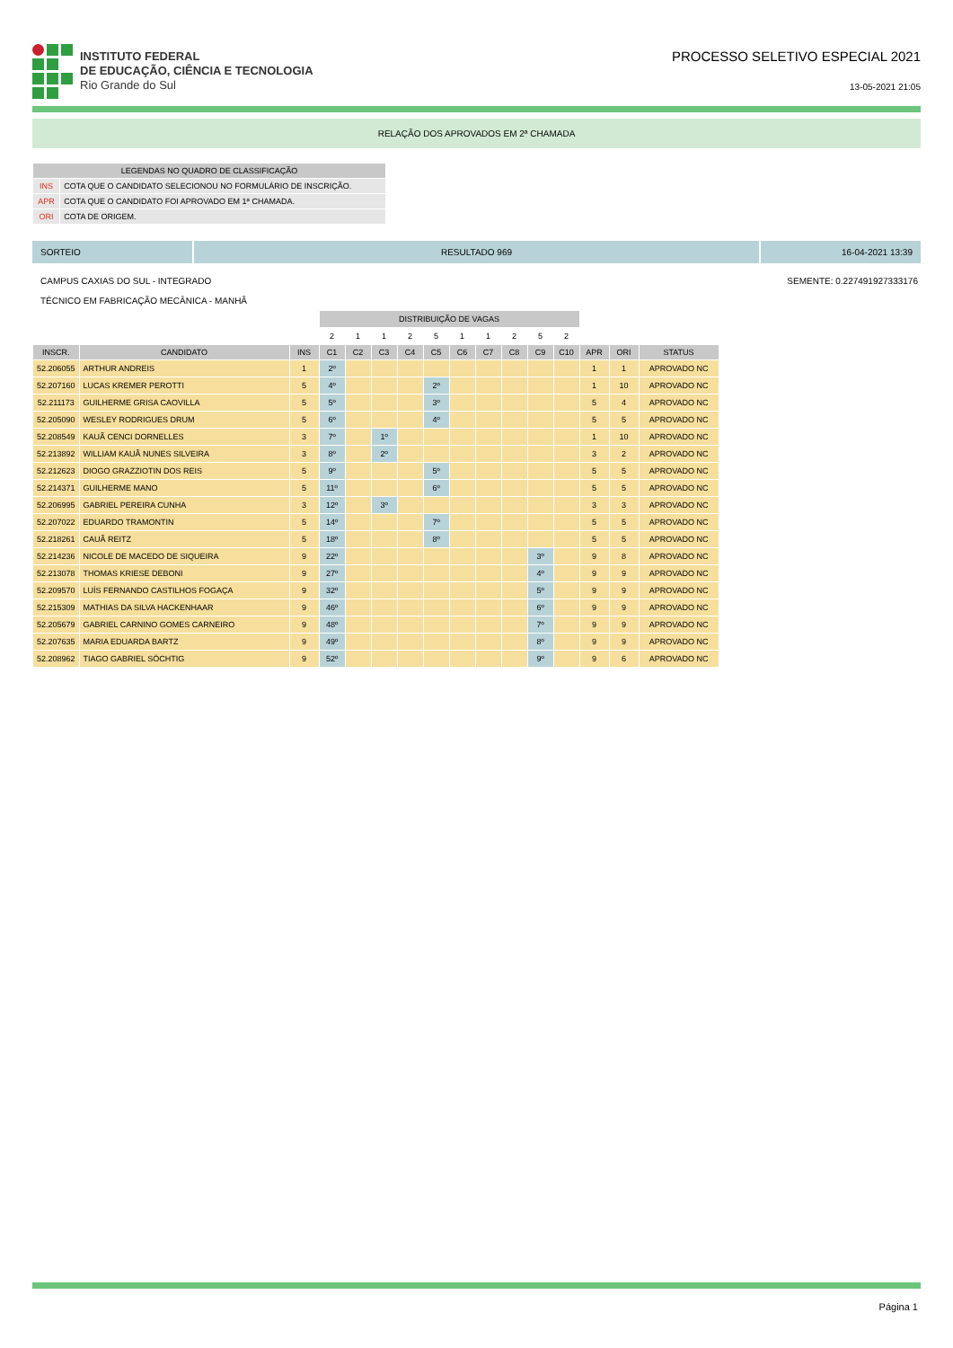INSTITUTO FEDERAL
DE EDUCAÇÃO, CIÊNCIA E TECNOLOGIA
Rio Grande do Sul
PROCESSO SELETIVO ESPECIAL 2021
13-05-2021 21:05
RELAÇÃO DOS APROVADOS EM 2ª CHAMADA
| LEGENDAS NO QUADRO DE CLASSIFICAÇÃO | |
| --- | --- |
| INS | COTA QUE O CANDIDATO SELECIONOU NO FORMULÁRIO DE INSCRIÇÃO. |
| APR | COTA QUE O CANDIDATO FOI APROVADO EM 1ª CHAMADA. |
| ORI | COTA DE ORIGEM. |
SORTEIO RESULTADO 969 16-04-2021 13:39
CAMPUS CAXIAS DO SUL - INTEGRADO SEMENTE: 0.227491927333176
TÉCNICO EM FABRICAÇÃO MECÂNICA - MANHÃ
| | | | DISTRIBUIÇÃO DE VAGAS | | | | | | | | | | | | |
| | | | 2 | 1 | 1 | 2 | 5 | 1 | 1 | 2 | 5 | 2 | | | |
| INSCR. | CANDIDATO | INS | C1 | C2 | C3 | C4 | C5 | C6 | C7 | C8 | C9 | C10 | APR | ORI | STATUS |
| 52.206055 | ARTHUR ANDREIS | 1 | 2º | | | | | | | | | | 1 | 1 | APROVADO NC |
| 52.207160 | LUCAS KREMER PEROTTI | 5 | 4º | | | | 2º | | | | | | 1 | 10 | APROVADO NC |
| 52.211173 | GUILHERME GRISA CAOVILLA | 5 | 5º | | | | 3º | | | | | | 5 | 4 | APROVADO NC |
| 52.205090 | WESLEY RODRIGUES DRUM | 5 | 6º | | | | 4º | | | | | | 5 | 5 | APROVADO NC |
| 52.208549 | KAUÃ CENCI DORNELLES | 3 | 7º | | 1º | | | | | | | | 1 | 10 | APROVADO NC |
| 52.213892 | WILLIAM KAUÃ NUNES SILVEIRA | 3 | 8º | | 2º | | | | | | | | 3 | 2 | APROVADO NC |
| 52.212623 | DIOGO GRAZZIOTIN DOS REIS | 5 | 9º | | | | 5º | | | | | | 5 | 5 | APROVADO NC |
| 52.214371 | GUILHERME MANO | 5 | 11º | | | | 6º | | | | | | 5 | 5 | APROVADO NC |
| 52.206995 | GABRIEL PEREIRA CUNHA | 3 | 12º | | 3º | | | | | | | | 3 | 3 | APROVADO NC |
| 52.207022 | EDUARDO TRAMONTIN | 5 | 14º | | | | 7º | | | | | | 5 | 5 | APROVADO NC |
| 52.218261 | CAUÃ REITZ | 5 | 18º | | | | 8º | | | | | | 5 | 5 | APROVADO NC |
| 52.214236 | NICOLE DE MACEDO DE SIQUEIRA | 9 | 22º | | | | | | | | 3º | | 9 | 8 | APROVADO NC |
| 52.213078 | THOMAS KRIESE DEBONI | 9 | 27º | | | | | | | | 4º | | 9 | 9 | APROVADO NC |
| 52.209570 | LUÍS FERNANDO CASTILHOS FOGAÇA | 9 | 32º | | | | | | | | 5º | | 9 | 9 | APROVADO NC |
| 52.215309 | MATHIAS DA SILVA HACKENHAAR | 9 | 46º | | | | | | | | 6º | | 9 | 9 | APROVADO NC |
| 52.205679 | GABRIEL CARNINO GOMES CARNEIRO | 9 | 48º | | | | | | | | 7º | | 9 | 9 | APROVADO NC |
| 52.207635 | MARIA EDUARDA BARTZ | 9 | 49º | | | | | | | | 8º | | 9 | 9 | APROVADO NC |
| 52.208962 | TIAGO GABRIEL SÖCHTIG | 9 | 52º | | | | | | | | 9º | | 9 | 6 | APROVADO NC |
Página 1